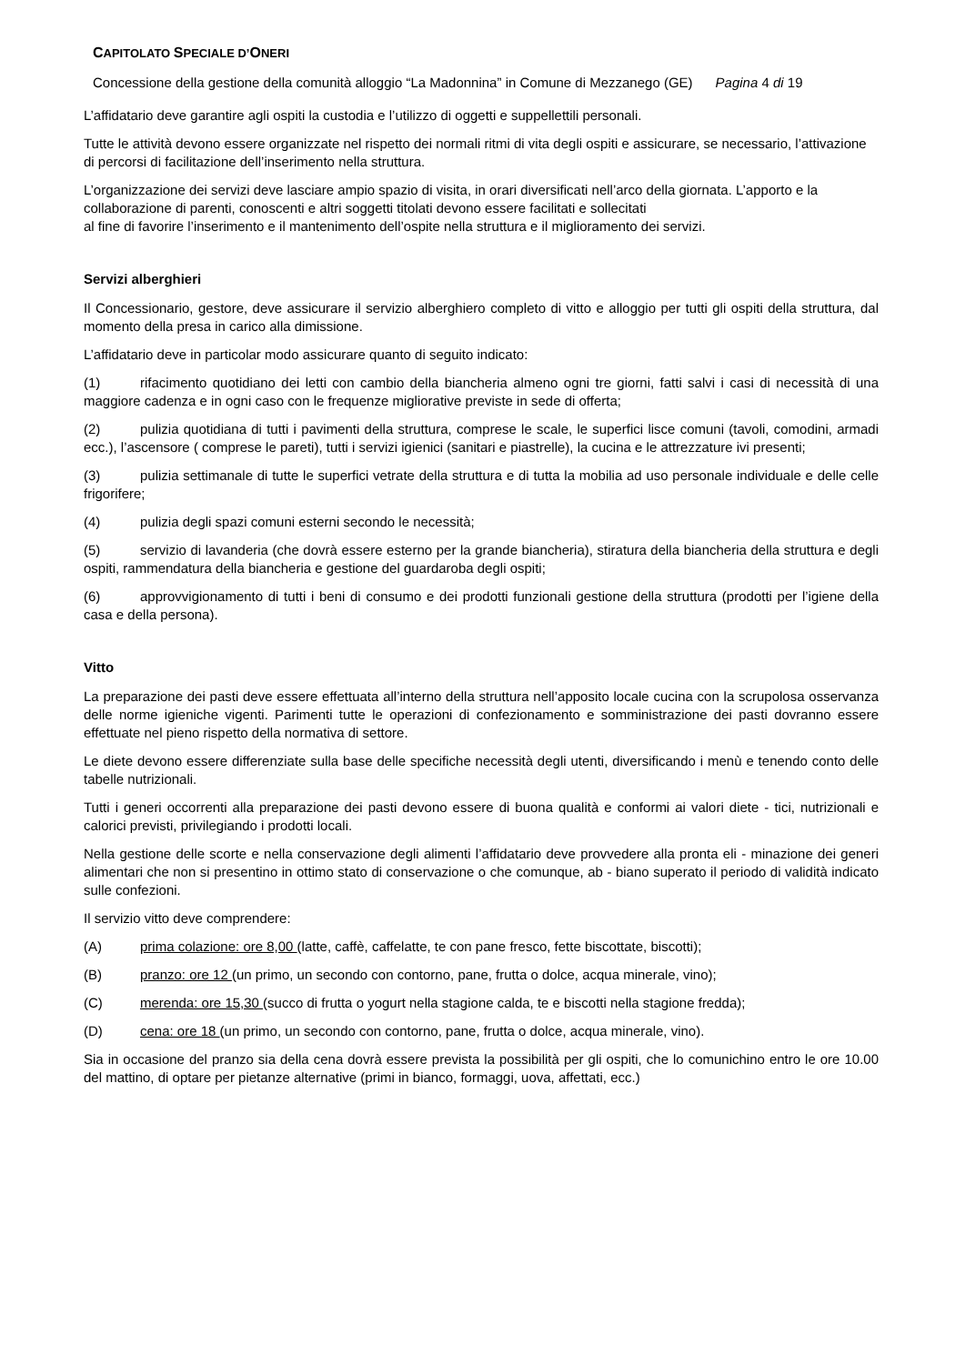CAPITOLATO SPECIALE D’ONERI
Concessione della gestione della comunità alloggio “La Madonnina” in Comune di Mezzanego (GE) Pagina 4 di 19
L’affidatario deve garantire agli ospiti la custodia e l’utilizzo di oggetti e suppellettili personali.
Tutte le attività devono essere organizzate nel rispetto dei normali ritmi di vita degli ospiti e assicurare, se necessario, l’attivazione di percorsi di facilitazione dell’inserimento nella struttura.
L’organizzazione dei servizi deve lasciare ampio spazio di visita, in orari diversificati nell’arco della giornata. L’apporto e la collaborazione di parenti, conoscenti e altri soggetti titolati devono essere facilitati e sollecitati
al fine di favorire l’inserimento e il mantenimento dell’ospite nella struttura e il miglioramento dei servizi.
Servizi alberghieri
Il Concessionario, gestore, deve assicurare il servizio alberghiero completo di vitto e alloggio per tutti gli ospiti della struttura, dal momento della presa in carico alla dimissione.
L’affidatario deve in particolar modo assicurare quanto di seguito indicato:
(1) rifacimento quotidiano dei letti con cambio della biancheria almeno ogni tre giorni, fatti salvi i casi di necessità di una maggiore cadenza e in ogni caso con le frequenze migliorative previste in sede di offerta;
(2) pulizia quotidiana di tutti i pavimenti della struttura, comprese le scale, le superfici lisce comuni (tavoli, comodini, armadi ecc.), l’ascensore ( comprese le pareti), tutti i servizi igienici (sanitari e piastrelle), la cucina e le attrezzature ivi presenti;
(3) pulizia settimanale di tutte le superfici vetrate della struttura e di tutta la mobilia ad uso personale individuale e delle celle frigorifere;
(4) pulizia degli spazi comuni esterni secondo le necessità;
(5) servizio di lavanderia (che dovrà essere esterno per la grande biancheria), stiratura della biancheria della struttura e degli ospiti, rammendatura della biancheria e gestione del guardaroba degli ospiti;
(6) approvvigionamento di tutti i beni di consumo e dei prodotti funzionali gestione della struttura (prodotti per l’igiene della casa e della persona).
Vitto
La preparazione dei pasti deve essere effettuata all’interno della struttura nell’apposito locale cucina con la scrupolosa osservanza delle norme igieniche vigenti. Parimenti tutte le operazioni di confezionamento e somministrazione dei pasti dovranno essere effettuate nel pieno rispetto della normativa di settore.
Le diete devono essere differenziate sulla base delle specifiche necessità degli utenti, diversificando i menù e tenendo conto delle tabelle nutrizionali.
Tutti i generi occorrenti alla preparazione dei pasti devono essere di buona qualità e conformi ai valori diete - tici, nutrizionali e calorici previsti, privilegiando i prodotti locali.
Nella gestione delle scorte e nella conservazione degli alimenti l’affidatario deve provvedere alla pronta eli - minazione dei generi alimentari che non si presentino in ottimo stato di conservazione o che comunque, ab - biano superato il periodo di validità indicato sulle confezioni.
Il servizio vitto deve comprendere:
(A) prima colazione: ore 8,00 (latte, caffè, caffelatte, te con pane fresco, fette biscottate, biscotti);
(B) pranzo: ore 12 (un primo, un secondo con contorno, pane, frutta o dolce, acqua minerale, vino);
(C) merenda: ore 15,30 (succo di frutta o yogurt nella stagione calda, te e biscotti nella stagione fredda);
(D) cena: ore 18 (un primo, un secondo con contorno, pane, frutta o dolce, acqua minerale, vino).
Sia in occasione del pranzo sia della cena dovrà essere prevista la possibilità per gli ospiti, che lo comunichino entro le ore 10.00 del mattino, di optare per pietanze alternative (primi in bianco, formaggi, uova, affettati, ecc.)